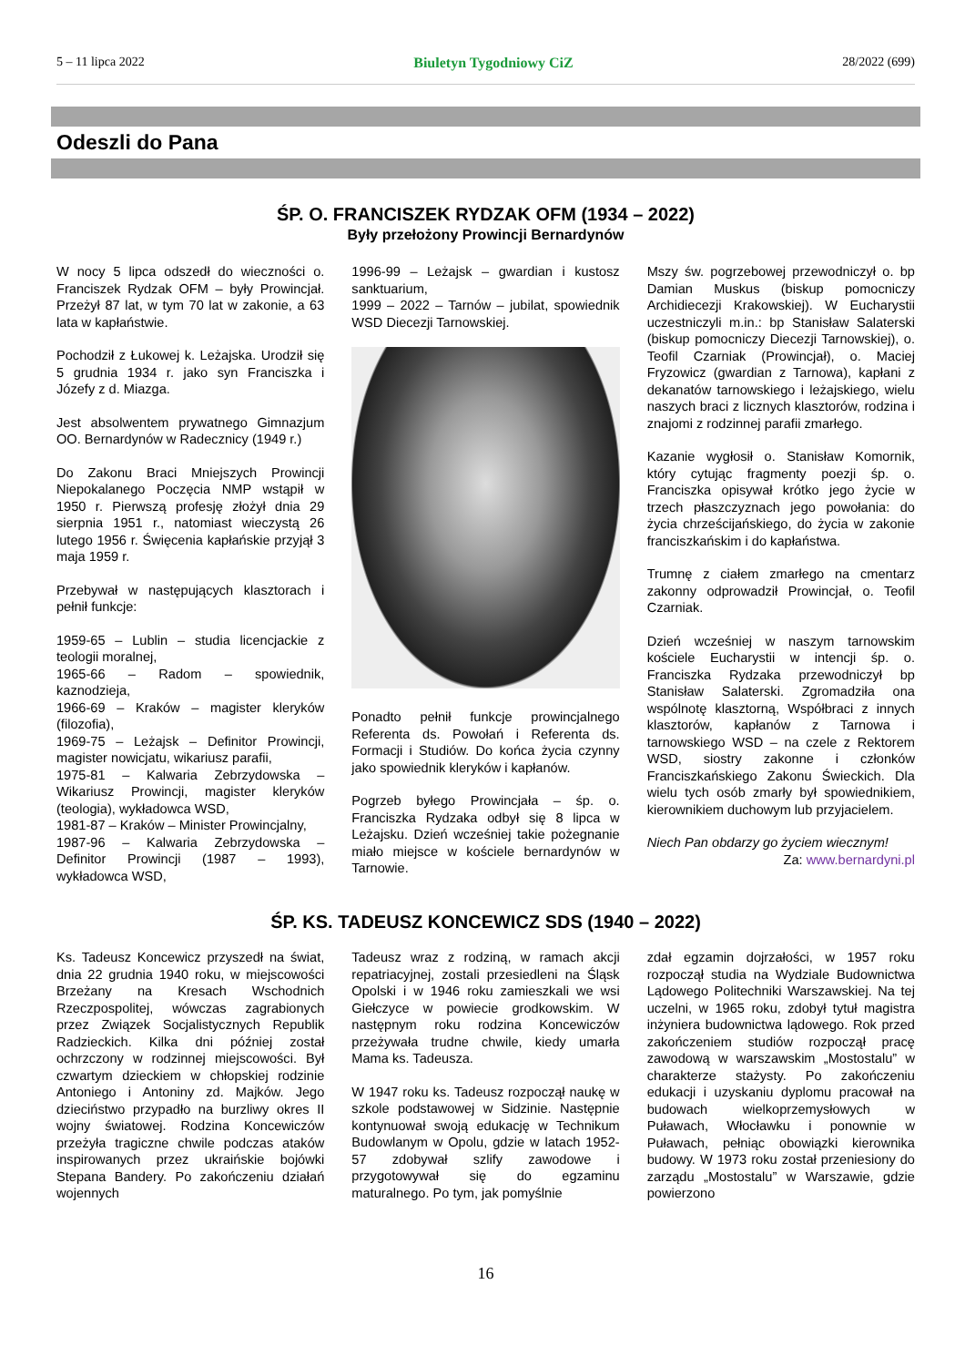5 – 11 lipca 2022 Biuletyn Tygodniowy CiZ 28/2022 (699)
Odeszli do Pana
ŚP. O. FRANCISZEK RYDZAK OFM (1934 – 2022)
Były przełożony Prowincji Bernardynów
W nocy 5 lipca odszedł do wieczności o. Franciszek Rydzak OFM – były Prowincjał. Przeżył 87 lat, w tym 70 lat w zakonie, a 63 lata w kapłaństwie.
Pochodził z Łukowej k. Leżajska. Urodził się 5 grudnia 1934 r. jako syn Franciszka i Józefy z d. Miazga.
Jest absolwentem prywatnego Gimnazjum OO. Bernardynów w Radecznicy (1949 r.)
Do Zakonu Braci Mniejszych Prowincji Niepokalanego Poczęcia NMP wstąpił w 1950 r. Pierwszą profesję złożył dnia 29 sierpnia 1951 r., natomiast wieczystą 26 lutego 1956 r. Święcenia kapłańskie przyjął 3 maja 1959 r.
Przebywał w następujących klasztorach i pełnił funkcje:
1959-65 – Lublin – studia licencjackie z teologii moralnej,
1965-66 – Radom – spowiednik, kaznodzieja,
1966-69 – Kraków – magister kleryków (filozofia),
1969-75 – Leżajsk – Definitor Prowincji, magister nowicjatu, wikariusz parafii,
1975-81 – Kalwaria Zebrzydowska – Wikariusz Prowincji, magister kleryków (teologia), wykładowca WSD,
1981-87 – Kraków – Minister Prowincjalny,
1987-96 – Kalwaria Zebrzydowska – Definitor Prowincji (1987 – 1993), wykładowca WSD,
1996-99 – Leżajsk – gwardian i kustosz sanktuarium,
1999 – 2022 – Tarnów – jubilat, spowiednik WSD Diecezji Tarnowskiej.
Ponadto pełnił funkcje prowincjalnego Referenta ds. Powołań i Referenta ds. Formacji i Studiów. Do końca życia czynny jako spowiednik kleryków i kapłanów.
Pogrzeb byłego Prowincjała – śp. o. Franciszka Rydzaka odbył się 8 lipca w Leżajsku. Dzień wcześniej takie pożegnanie miało miejsce w kościele bernardynów w Tarnowie.
Mszy św. pogrzebowej przewodniczył o. bp Damian Muskus (biskup pomocniczy Archidiecezji Krakowskiej). W Eucharystii uczestniczyli m.in.: bp Stanisław Salaterski (biskup pomocniczy Diecezji Tarnowskiej), o. Teofil Czarniak (Prowincjał), o. Maciej Fryzowicz (gwardian z Tarnowa), kapłani z dekanatów tarnowskiego i leżajskiego, wielu naszych braci z licznych klasztorów, rodzina i znajomi z rodzinnej parafii zmarłego.
Kazanie wygłosił o. Stanisław Komornik, który cytując fragmenty poezji śp. o. Franciszka opisywał krótko jego życie w trzech płaszczyznach jego powołania: do życia chrześcijańskiego, do życia w zakonie franciszkańskim i do kapłaństwa.
Trumnę z ciałem zmarłego na cmentarz zakonny odprowadził Prowincjał, o. Teofil Czarniak.
Dzień wcześniej w naszym tarnowskim kościele Eucharystii w intencji śp. o. Franciszka Rydzaka przewodniczył bp Stanisław Salaterski. Zgromadziła ona wspólnotę klasztorną, Współbraci z innych klasztorów, kapłanów z Tarnowa i tarnowskiego WSD – na czele z Rektorem WSD, siostry zakonne i członków Franciszkańskiego Zakonu Świeckich. Dla wielu tych osób zmarły był spowiednikiem, kierownikiem duchowym lub przyjacielem.
Niech Pan obdarzy go życiem wiecznym!
Za: www.bernardyni.pl
ŚP. KS. TADEUSZ KONCEWICZ SDS (1940 – 2022)
Ks. Tadeusz Koncewicz przyszedł na świat, dnia 22 grudnia 1940 roku, w miejscowości Brzeżany na Kresach Wschodnich Rzeczpospolitej, wówczas zagrabionych przez Związek Socjalistycznych Republik Radzieckich. Kilka dni później został ochrzczony w rodzinnej miejscowości. Był czwartym dzieckiem w chłopskiej rodzinie Antoniego i Antoniny zd. Majków. Jego dzieciństwo przypadło na burzliwy okres II wojny światowej. Rodzina Koncewiczów przeżyła tragiczne chwile podczas ataków inspirowanych przez ukraińskie bojówki Stepana Bandery. Po zakończeniu działań wojennych
Tadeusz wraz z rodziną, w ramach akcji repatriacyjnej, zostali przesiedleni na Śląsk Opolski i w 1946 roku zamieszkali we wsi Giełczyce w powiecie grodkowskim. W następnym roku rodzina Koncewiczów przeżywała trudne chwile, kiedy umarła Mama ks. Tadeusza.
W 1947 roku ks. Tadeusz rozpoczął naukę w szkole podstawowej w Sidzinie. Następnie kontynuował swoją edukację w Technikum Budowlanym w Opolu, gdzie w latach 1952-57 zdobywał szlify zawodowe i przygotowywał się do egzaminu maturalnego. Po tym, jak pomyślnie
zdał egzamin dojrzałości, w 1957 roku rozpoczął studia na Wydziale Budownictwa Lądowego Politechniki Warszawskiej. Na tej uczelni, w 1965 roku, zdobył tytuł magistra inżyniera budownictwa lądowego. Rok przed zakończeniem studiów rozpoczął pracę zawodową w warszawskim „Mostostalu” w charakterze stażysty. Po zakończeniu edukacji i uzyskaniu dyplomu pracował na budowach wielkoprzemysłowych w Puławach, Włocławku i ponownie w Puławach, pełniąc obowiązki kierownika budowy. W 1973 roku został przeniesiony do zarządu „Mostostalu” w Warszawie, gdzie powierzono
16